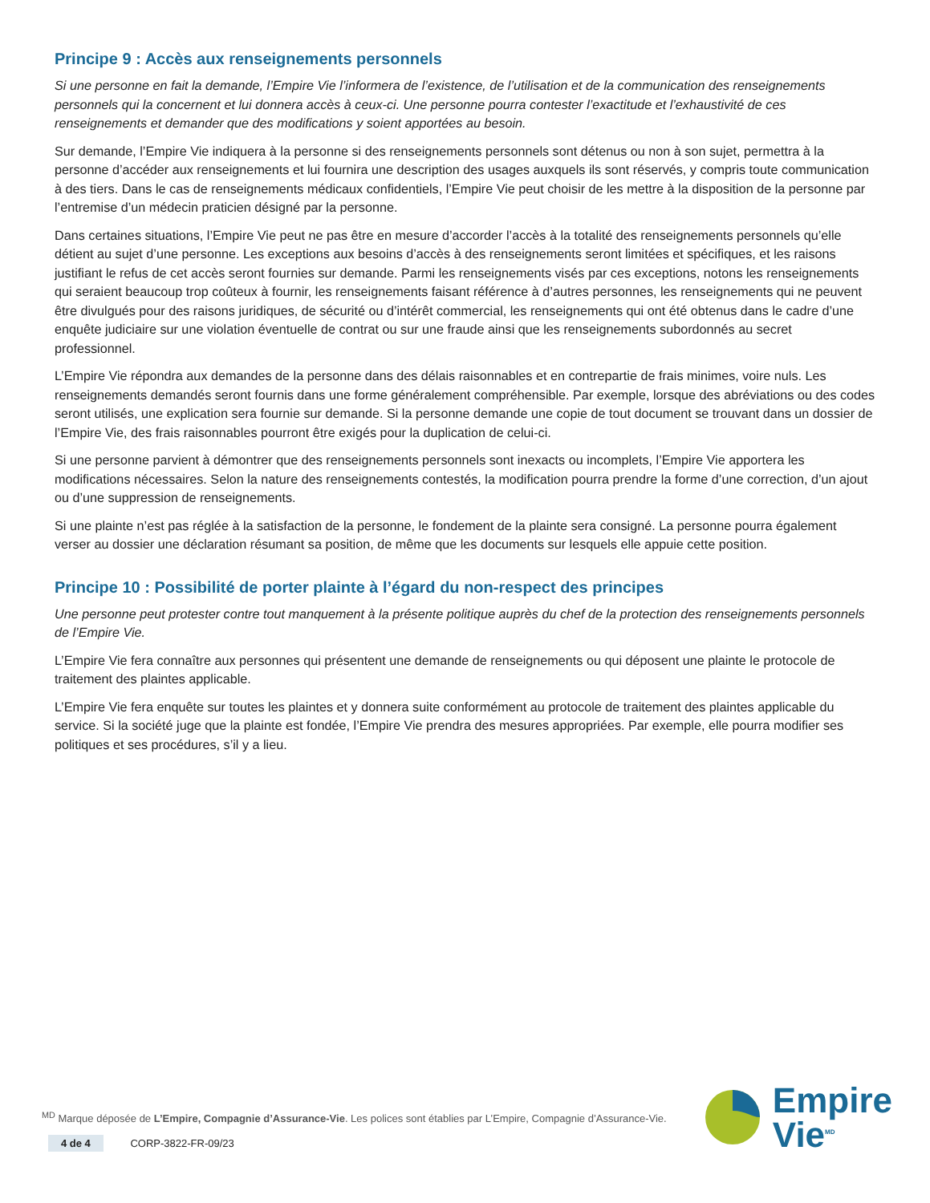Principe 9 : Accès aux renseignements personnels
Si une personne en fait la demande, l’Empire Vie l’informera de l’existence, de l’utilisation et de la communication des renseignements personnels qui la concernent et lui donnera accès à ceux-ci. Une personne pourra contester l’exactitude et l’exhaustivité de ces renseignements et demander que des modifications y soient apportées au besoin.
Sur demande, l’Empire Vie indiquera à la personne si des renseignements personnels sont détenus ou non à son sujet, permettra à la personne d’accéder aux renseignements et lui fournira une description des usages auxquels ils sont réservés, y compris toute communication à des tiers. Dans le cas de renseignements médicaux confidentiels, l’Empire Vie peut choisir de les mettre à la disposition de la personne par l’entremise d’un médecin praticien désigné par la personne.
Dans certaines situations, l’Empire Vie peut ne pas être en mesure d’accorder l’accès à la totalité des renseignements personnels qu’elle détient au sujet d’une personne. Les exceptions aux besoins d’accès à des renseignements seront limitées et spécifiques, et les raisons justifiant le refus de cet accès seront fournies sur demande. Parmi les renseignements visés par ces exceptions, notons les renseignements qui seraient beaucoup trop coûteux à fournir, les renseignements faisant référence à d’autres personnes, les renseignements qui ne peuvent être divulgués pour des raisons juridiques, de sécurité ou d’intérêt commercial, les renseignements qui ont été obtenus dans le cadre d’une enquête judiciaire sur une violation éventuelle de contrat ou sur une fraude ainsi que les renseignements subordonnés au secret professionnel.
L’Empire Vie répondra aux demandes de la personne dans des délais raisonnables et en contrepartie de frais minimes, voire nuls. Les renseignements demandés seront fournis dans une forme généralement compréhensible. Par exemple, lorsque des abréviations ou des codes seront utilisés, une explication sera fournie sur demande. Si la personne demande une copie de tout document se trouvant dans un dossier de l’Empire Vie, des frais raisonnables pourront être exigés pour la duplication de celui-ci.
Si une personne parvient à démontrer que des renseignements personnels sont inexacts ou incomplets, l’Empire Vie apportera les modifications nécessaires. Selon la nature des renseignements contestés, la modification pourra prendre la forme d’une correction, d’un ajout ou d’une suppression de renseignements.
Si une plainte n’est pas réglée à la satisfaction de la personne, le fondement de la plainte sera consigné. La personne pourra également verser au dossier une déclaration résumant sa position, de même que les documents sur lesquels elle appuie cette position.
Principe 10 : Possibilité de porter plainte à l’égard du non-respect des principes
Une personne peut protester contre tout manquement à la présente politique auprès du chef de la protection des renseignements personnels de l’Empire Vie.
L’Empire Vie fera connaître aux personnes qui présentent une demande de renseignements ou qui déposent une plainte le protocole de traitement des plaintes applicable.
L’Empire Vie fera enquête sur toutes les plaintes et y donnera suite conformément au protocole de traitement des plaintes applicable du service. Si la société juge que la plainte est fondée, l’Empire Vie prendra des mesures appropriées. Par exemple, elle pourra modifier ses politiques et ses procédures, s’il y a lieu.
<sup>MD</sup> Marque déposée de L’Empire, Compagnie d’Assurance-Vie. Les polices sont établies par L’Empire, Compagnie d’Assurance-Vie.
Empire
Vie<sup>MD</sup>
4 de 4 CORP-3822-FR-09/23